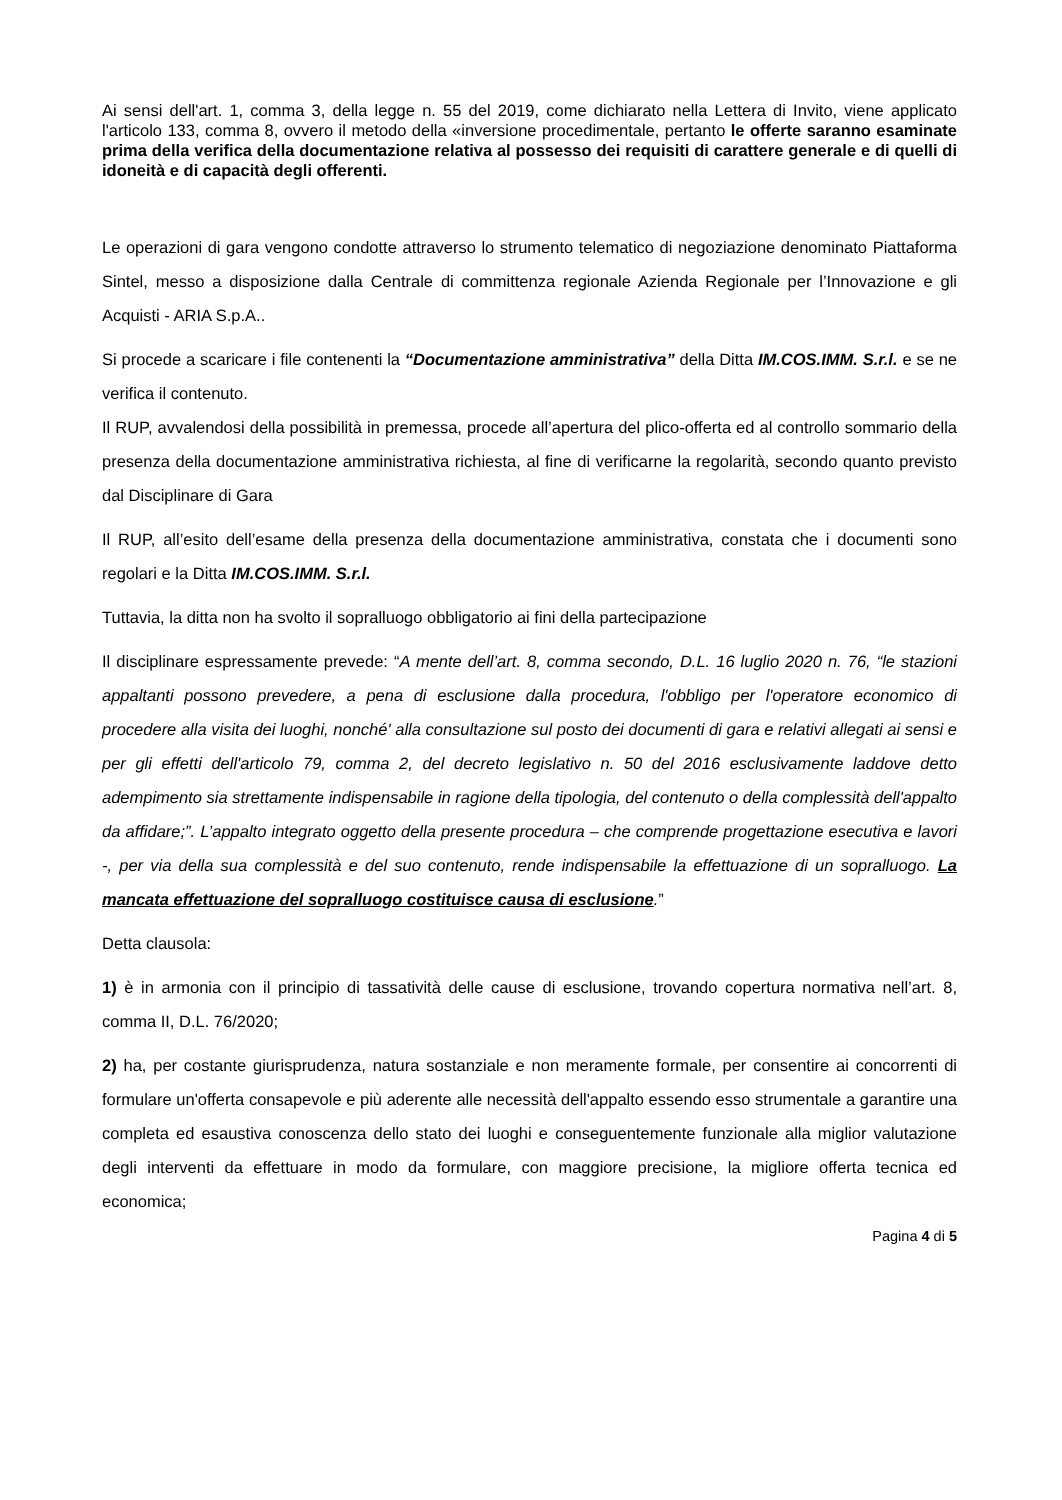Ai sensi dell'art. 1, comma 3, della legge n. 55 del 2019, come dichiarato nella Lettera di Invito, viene applicato l'articolo 133, comma 8, ovvero il metodo della «inversione procedimentale, pertanto le offerte saranno esaminate prima della verifica della documentazione relativa al possesso dei requisiti di carattere generale e di quelli di idoneità e di capacità degli offerenti.
Le operazioni di gara vengono condotte attraverso lo strumento telematico di negoziazione denominato Piattaforma Sintel, messo a disposizione dalla Centrale di committenza regionale Azienda Regionale per l’Innovazione e gli Acquisti - ARIA S.p.A..
Si procede a scaricare i file contenenti la “Documentazione amministrativa” della Ditta IM.COS.IMM. S.r.l. e se ne verifica il contenuto.
Il RUP, avvalendosi della possibilità in premessa, procede all’apertura del plico-offerta ed al controllo sommario della presenza della documentazione amministrativa richiesta, al fine di verificarne la regolarità, secondo quanto previsto dal Disciplinare di Gara
Il RUP, all’esito dell’esame della presenza della documentazione amministrativa, constata che i documenti sono regolari e la Ditta IM.COS.IMM. S.r.l.
Tuttavia, la ditta non ha svolto il sopralluogo obbligatorio ai fini della partecipazione
Il disciplinare espressamente prevede: “A mente dell’art. 8, comma secondo, D.L. 16 luglio 2020 n. 76, “le stazioni appaltanti possono prevedere, a pena di esclusione dalla procedura, l'obbligo per l'operatore economico di procedere alla visita dei luoghi, nonché' alla consultazione sul posto dei documenti di gara e relativi allegati ai sensi e per gli effetti dell'articolo 79, comma 2, del decreto legislativo n. 50 del 2016 esclusivamente laddove detto adempimento sia strettamente indispensabile in ragione della tipologia, del contenuto o della complessità dell'appalto da affidare;”. L’appalto integrato oggetto della presente procedura – che comprende progettazione esecutiva e lavori -, per via della sua complessità e del suo contenuto, rende indispensabile la effettuazione di un sopralluogo. La mancata effettuazione del sopralluogo costituisce causa di esclusione.”
Detta clausola:
1) è in armonia con il principio di tassatività delle cause di esclusione, trovando copertura normativa nell’art. 8, comma II, D.L. 76/2020;
2) ha, per costante giurisprudenza, natura sostanziale e non meramente formale, per consentire ai concorrenti di formulare un'offerta consapevole e più aderente alle necessità dell'appalto essendo esso strumentale a garantire una completa ed esaustiva conoscenza dello stato dei luoghi e conseguentemente funzionale alla miglior valutazione degli interventi da effettuare in modo da formulare, con maggiore precisione, la migliore offerta tecnica ed economica;
Pagina 4 di 5